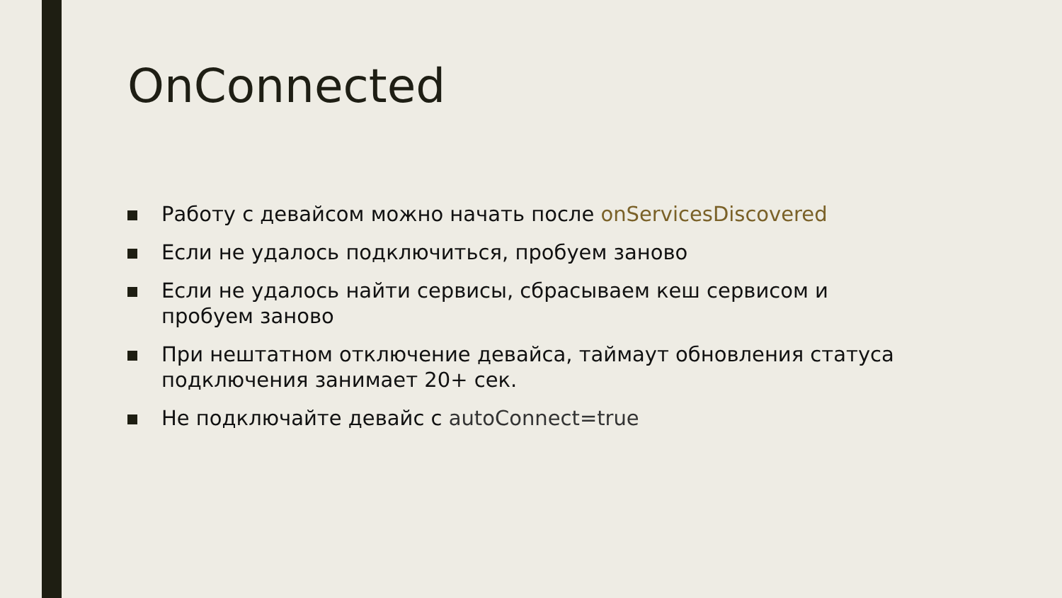OnConnected
Работу с девайсом можно начать после onServicesDiscovered
Если не удалось подключиться, пробуем заново
Если не удалось найти сервисы, сбрасываем кеш сервисом и пробуем заново
При нештатном отключение девайса, таймаут обновления статуса подключения занимает 20+ сек.
Не подключайте девайс с autoConnect=true